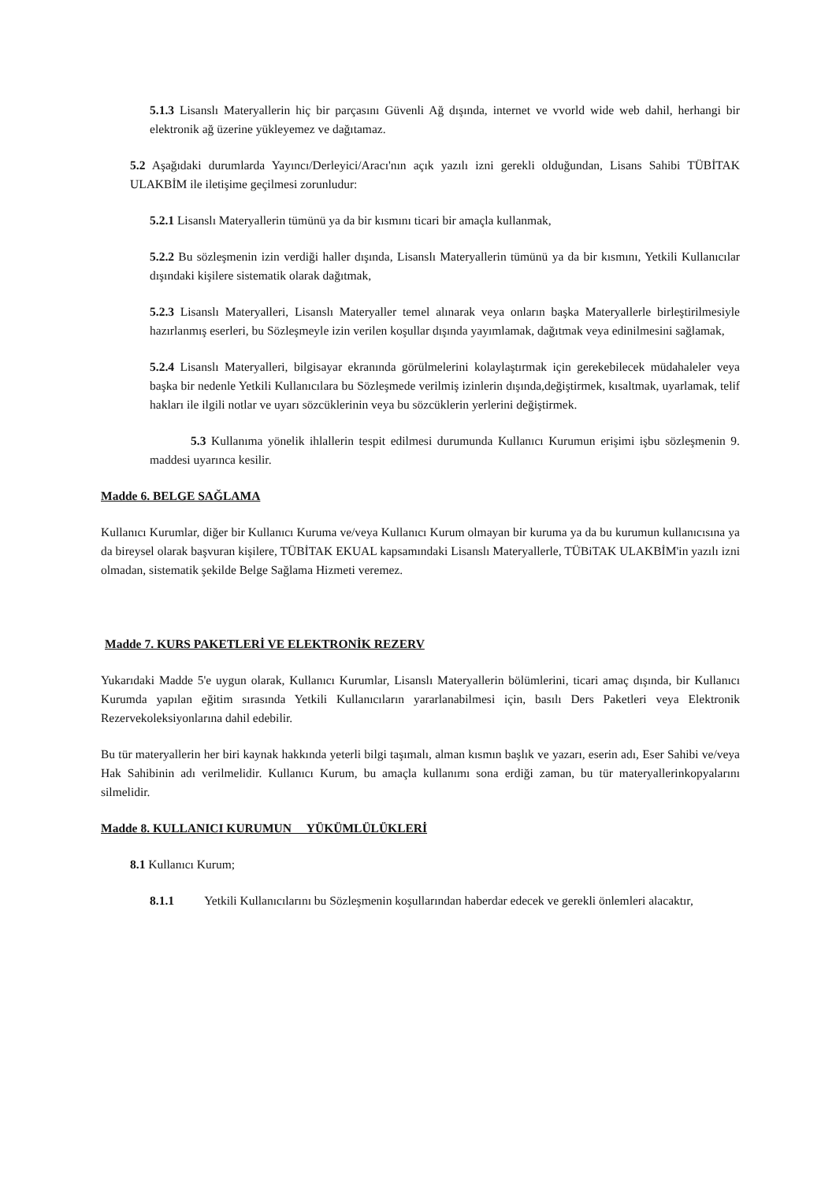5.1.3 Lisanslı Materyallerin hiç bir parçasını Güvenli Ağ dışında, internet ve vvorld wide web dahil, herhangi bir elektronik ağ üzerine yükleyemez ve dağıtamaz.
5.2 Aşağıdaki durumlarda Yayıncı/Derleyici/Aracı'nın açık yazılı izni gerekli olduğundan, Lisans Sahibi TÜBİTAK ULAKBİM ile iletişime geçilmesi zorunludur:
5.2.1 Lisanslı Materyallerin tümünü ya da bir kısmını ticari bir amaçla kullanmak,
5.2.2 Bu sözleşmenin izin verdiği haller dışında, Lisanslı Materyallerin tümünü ya da bir kısmını, Yetkili Kullanıcılar dışındaki kişilere sistematik olarak dağıtmak,
5.2.3 Lisanslı Materyalleri, Lisanslı Materyaller temel alınarak veya onların başka Materyallerle birleştirilmesiyle hazırlanmış eserleri, bu Sözleşmeyle izin verilen koşullar dışında yayımlamak, dağıtmak veya edinilmesini sağlamak,
5.2.4 Lisanslı Materyalleri, bilgisayar ekranında görülmelerini kolaylaştırmak için gerekebilecek müdahaleler veya başka bir nedenle Yetkili Kullanıcılara bu Sözleşmede verilmiş izinlerin dışında,değiştirmek, kısaltmak, uyarlamak, telif hakları ile ilgili notlar ve uyarı sözcüklerinin veya bu sözcüklerin yerlerini değiştirmek.
5.3 Kullanıma yönelik ihlallerin tespit edilmesi durumunda Kullanıcı Kurumun erişimi işbu sözleşmenin 9. maddesi uyarınca kesilir.
Madde 6. BELGE SAĞLAMA
Kullanıcı Kurumlar, diğer bir Kullanıcı Kuruma ve/veya Kullanıcı Kurum olmayan bir kuruma ya da bu kurumun kullanıcısına ya da bireysel olarak başvuran kişilere, TÜBİTAK EKUAL kapsamındaki Lisanslı Materyallerle, TÜBiTAK ULAKBİM'in yazılı izni olmadan, sistematik şekilde Belge Sağlama Hizmeti veremez.
Madde 7. KURS PAKETLERİ VE ELEKTRONİK REZERV
Yukarıdaki Madde 5'e uygun olarak, Kullanıcı Kurumlar, Lisanslı Materyallerin bölümlerini, ticari amaç dışında, bir Kullanıcı Kurumda yapılan eğitim sırasında Yetkili Kullanıcıların yararlanabilmesi için, basılı Ders Paketleri veya Elektronik Rezervekoleksiyonlarına dahil edebilir.
Bu tür materyallerin her biri kaynak hakkında yeterli bilgi taşımalı, alman kısmın başlık ve yazarı, eserin adı, Eser Sahibi ve/veya Hak Sahibinin adı verilmelidir. Kullanıcı Kurum, bu amaçla kullanımı sona erdiği zaman, bu tür materyallerinkopyalarını silmelidir.
Madde 8. KULLANICI KURUMUN YÜKÜMLÜLÜKLERİ
8.1 Kullanıcı Kurum;
8.1.1 Yetkili Kullanıcılarını bu Sözleşmenin koşullarından haberdar edecek ve gerekli önlemleri alacaktır,